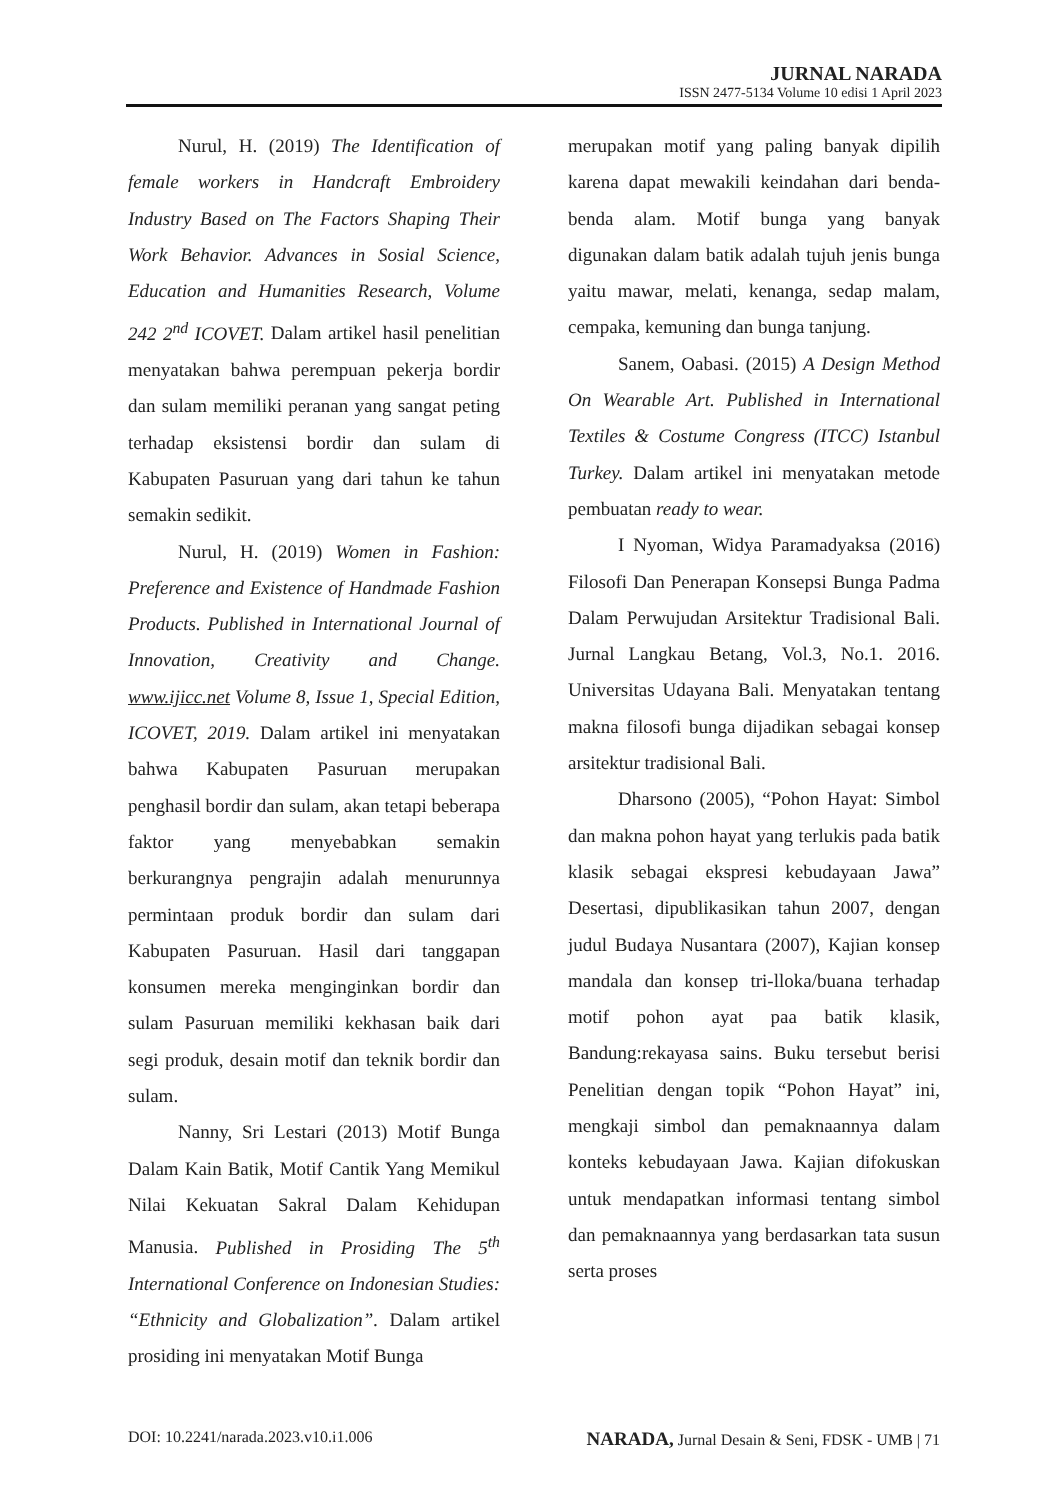JURNAL NARADA
ISSN 2477-5134 Volume 10 edisi 1 April 2023
Nurul, H. (2019) The Identification of female workers in Handcraft Embroidery Industry Based on The Factors Shaping Their Work Behavior. Advances in Sosial Science, Education and Humanities Research, Volume 242 2<sup>nd</sup> ICOVET. Dalam artikel hasil penelitian menyatakan bahwa perempuan pekerja bordir dan sulam memiliki peranan yang sangat peting terhadap eksistensi bordir dan sulam di Kabupaten Pasuruan yang dari tahun ke tahun semakin sedikit.
Nurul, H. (2019) Women in Fashion: Preference and Existence of Handmade Fashion Products. Published in International Journal of Innovation, Creativity and Change. www.ijicc.net Volume 8, Issue 1, Special Edition, ICOVET, 2019. Dalam artikel ini menyatakan bahwa Kabupaten Pasuruan merupakan penghasil bordir dan sulam, akan tetapi beberapa faktor yang menyebabkan semakin berkurangnya pengrajin adalah menurunnya permintaan produk bordir dan sulam dari Kabupaten Pasuruan. Hasil dari tanggapan konsumen mereka menginginkan bordir dan sulam Pasuruan memiliki kekhasan baik dari segi produk, desain motif dan teknik bordir dan sulam.
Nanny, Sri Lestari (2013) Motif Bunga Dalam Kain Batik, Motif Cantik Yang Memikul Nilai Kekuatan Sakral Dalam Kehidupan Manusia. Published in Prosiding The 5<sup>th</sup> International Conference on Indonesian Studies: “Ethnicity and Globalization”. Dalam artikel prosiding ini menyatakan Motif Bunga
merupakan motif yang paling banyak dipilih karena dapat mewakili keindahan dari benda-benda alam. Motif bunga yang banyak digunakan dalam batik adalah tujuh jenis bunga yaitu mawar, melati, kenanga, sedap malam, cempaka, kemuning dan bunga tanjung.
Sanem, Oabasi. (2015) A Design Method On Wearable Art. Published in International Textiles & Costume Congress (ITCC) Istanbul Turkey. Dalam artikel ini menyatakan metode pembuatan ready to wear.
I Nyoman, Widya Paramadyaksa (2016) Filosofi Dan Penerapan Konsepsi Bunga Padma Dalam Perwujudan Arsitektur Tradisional Bali. Jurnal Langkau Betang, Vol.3, No.1. 2016. Universitas Udayana Bali. Menyatakan tentang makna filosofi bunga dijadikan sebagai konsep arsitektur tradisional Bali.
Dharsono (2005), “Pohon Hayat: Simbol dan makna pohon hayat yang terlukis pada batik klasik sebagai ekspresi kebudayaan Jawa” Desertasi, dipublikasikan tahun 2007, dengan judul Budaya Nusantara (2007), Kajian konsep mandala dan konsep tri-lloka/buana terhadap motif pohon ayat paa batik klasik, Bandung:rekayasa sains. Buku tersebut berisi Penelitian dengan topik “Pohon Hayat” ini, mengkaji simbol dan pemaknaannya dalam konteks kebudayaan Jawa. Kajian difokuskan untuk mendapatkan informasi tentang simbol dan pemaknaannya yang berdasarkan tata susun serta proses
DOI: 10.2241/narada.2023.v10.i1.006 NARADA, Jurnal Desain & Seni, FDSK - UMB | 71